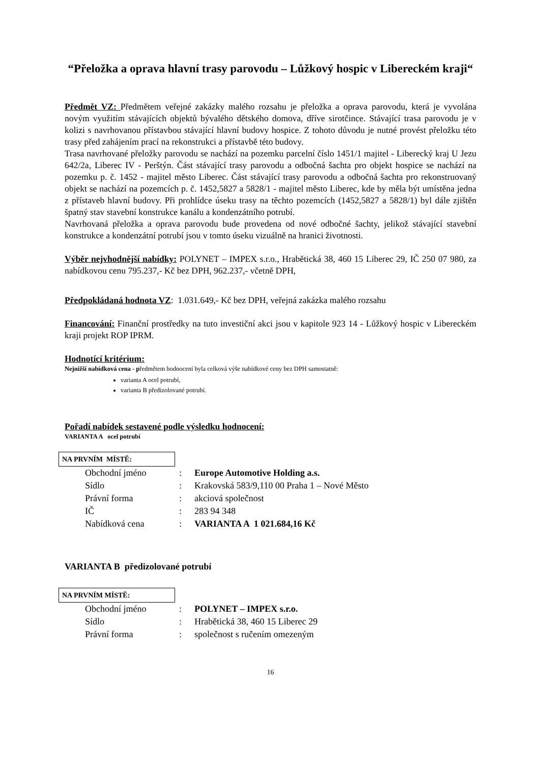“Přeložka a oprava hlavní trasy parovodu – Lůžkový hospic v Libereckém kraji“
Předmět VZ: Předmětem veřejné zakázky malého rozsahu je přeložka a oprava parovodu, která je vyvolána novým využitím stávajících objektů bývalého dětského domova, dříve sirotčince. Stávající trasa parovodu je v kolizi s navrhovanou přístavbou stávající hlavní budovy hospice. Z tohoto důvodu je nutné provést přeložku této trasy před zahájením prací na rekonstrukci a přístavbě této budovy.
Trasa navrhované přeložky parovodu se nachází na pozemku parcelní číslo 1451/1 majitel - Liberecký kraj U Jezu 642/2a, Liberec IV - Perštýn. Část stávající trasy parovodu a odbočná šachta pro objekt hospice se nachází na pozemku p. č. 1452 - majitel město Liberec. Část stávající trasy parovodu a odbočná šachta pro rekonstruovaný objekt se nachází na pozemcích p. č. 1452,5827 a 5828/1 - majitel město Liberec, kde by měla být umístěna jedna z přístaveb hlavní budovy. Při prohlídce úseku trasy na těchto pozemcích (1452,5827 a 5828/1) byl dále zjištěn špatný stav stavební konstrukce kanálu a kondenzátního potrubí.
Navrhovaná přeložka a oprava parovodu bude provedena od nové odbočné šachty, jelikož stávající stavební konstrukce a kondenzátní potrubí jsou v tomto úseku vizuálně na hranici životnosti.
Výběr nejvhodnější nabídky: POLYNET – IMPEX s.r.o., Hrabětická 38, 460 15 Liberec 29, IČ 250 07 980, za nabídkovou cenu 795.237,- Kč bez DPH, 962.237,- včetně DPH,
Předpokládaná hodnota VZ: 1.031.649,- Kč bez DPH, veřejná zakázka malého rozsahu
Financování: Finanční prostředky na tuto investiční akci jsou v kapitole 923 14 - Lůžkový hospic v Libereckém kraji projekt ROP IPRM.
Hodnotící kritérium:
Nejnižší nabídková cena - předmětem hodnocení byla celková výše nabídkové ceny bez DPH samostatně:
varianta A ocel potrubí,
varianta B předizolované potrubí.
Pořadí nabídek sestavené podle výsledku hodnocení:
VARIANTA A ocel potrubí
NA PRVNÍM MÍSTĚ:
| Obchodní jméno | : | Europe Automotive Holding a.s. |
| Sídlo | : | Krakovská 583/9,110 00 Praha 1 – Nové Město |
| Právní forma | : | akciová společnost |
| IČ | : | 283 94 348 |
| Nabídková cena | : | VARIANTA A 1 021.684,16 Kč |
VARIANTA B předizolované potrubí
NA PRVNÍM MÍSTĚ:
| Obchodní jméno | : | POLYNET – IMPEX s.r.o. |
| Sídlo | : | Hrabětická 38, 460 15 Liberec 29 |
| Právní forma | : | společnost s ručením omezeným |
16